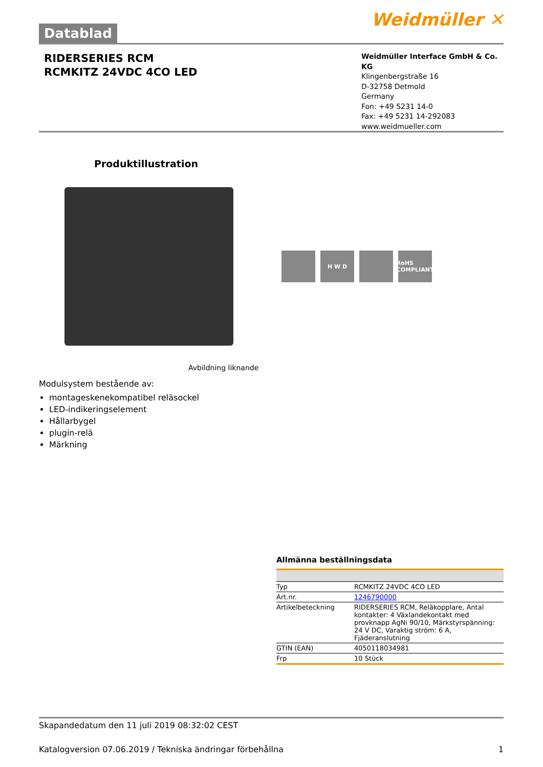Datablad
Weidmüller ✕
RIDERSERIES RCM
RCMKITZ 24VDC 4CO LED
Weidmüller Interface GmbH & Co. KG
Klingenbergstraße 16
D-32758 Detmold
Germany
Fon: +49 5231 14-0
Fax: +49 5231 14-292083
www.weidmueller.com
Produktillustration
H W D RoHS COMPLIANT
Avbildning liknande
Modulsystem bestående av:
montageskenekompatibel reläsockel
LED-indikeringselement
Hållarbygel
plugin-relä
Märkning
Allmänna beställningsdata
| Typ | RCMKITZ 24VDC 4CO LED |
| Art.nr. | 1246790000 |
| Artikelbeteckning | RIDERSERIES RCM, Reläkopplare, Antal kontakter: 4 Växlandekontakt med provknapp AgNi 90/10, Märkstyrspänning: 24 V DC, Varaktig ström: 6 A, Fjäderanslutning |
| GTIN (EAN) | 4050118034981 |
| Frp | 10 Stück |
Skapandedatum den 11 juli 2019 08:32:02 CEST
Katalogversion 07.06.2019 / Tekniska ändringar förbehållna 1